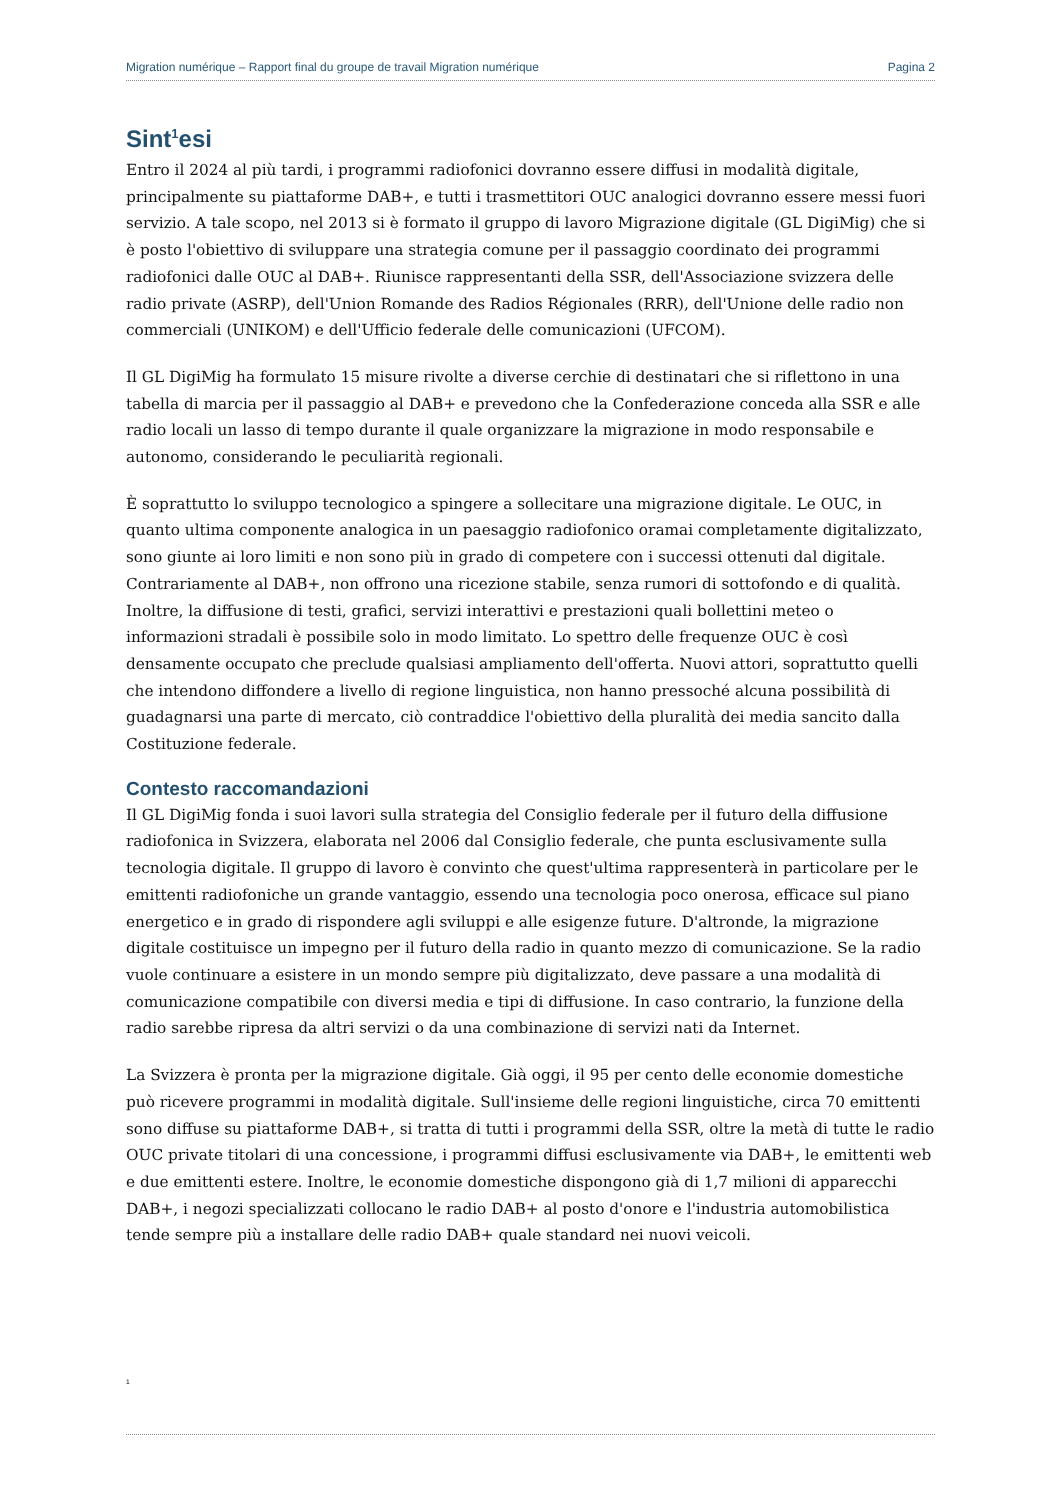Migration numérique – Rapport final du groupe de travail Migration numérique Pagina 2
Sint<sup>1</sup>esi
Entro il 2024 al più tardi, i programmi radiofonici dovranno essere diffusi in modalità digitale, principalmente su piattaforme DAB+, e tutti i trasmettitori OUC analogici dovranno essere messi fuori servizio. A tale scopo, nel 2013 si è formato il gruppo di lavoro Migrazione digitale (GL DigiMig) che si è posto l'obiettivo di sviluppare una strategia comune per il passaggio coordinato dei programmi radiofonici dalle OUC al DAB+. Riunisce rappresentanti della SSR, dell'Associazione svizzera delle radio private (ASRP), dell'Union Romande des Radios Régionales (RRR), dell'Unione delle radio non commerciali (UNIKOM) e dell'Ufficio federale delle comunicazioni (UFCOM).
Il GL DigiMig ha formulato 15 misure rivolte a diverse cerchie di destinatari che si riflettono in una tabella di marcia per il passaggio al DAB+ e prevedono che la Confederazione conceda alla SSR e alle radio locali un lasso di tempo durante il quale organizzare la migrazione in modo responsabile e autonomo, considerando le peculiarità regionali.
È soprattutto lo sviluppo tecnologico a spingere a sollecitare una migrazione digitale. Le OUC, in quanto ultima componente analogica in un paesaggio radiofonico oramai completamente digitalizzato, sono giunte ai loro limiti e non sono più in grado di competere con i successi ottenuti dal digitale. Contrariamente al DAB+, non offrono una ricezione stabile, senza rumori di sottofondo e di qualità. Inoltre, la diffusione di testi, grafici, servizi interattivi e prestazioni quali bollettini meteo o informazioni stradali è possibile solo in modo limitato. Lo spettro delle frequenze OUC è così densamente occupato che preclude qualsiasi ampliamento dell'offerta. Nuovi attori, soprattutto quelli che intendono diffondere a livello di regione linguistica, non hanno pressoché alcuna possibilità di guadagnarsi una parte di mercato, ciò contraddice l'obiettivo della pluralità dei media sancito dalla Costituzione federale.
Contesto raccomandazioni
Il GL DigiMig fonda i suoi lavori sulla strategia del Consiglio federale per il futuro della diffusione radiofonica in Svizzera, elaborata nel 2006 dal Consiglio federale, che punta esclusivamente sulla tecnologia digitale. Il gruppo di lavoro è convinto che quest'ultima rappresenterà in particolare per le emittenti radiofoniche un grande vantaggio, essendo una tecnologia poco onerosa, efficace sul piano energetico e in grado di rispondere agli sviluppi e alle esigenze future. D'altronde, la migrazione digitale costituisce un impegno per il futuro della radio in quanto mezzo di comunicazione. Se la radio vuole continuare a esistere in un mondo sempre più digitalizzato, deve passare a una modalità di comunicazione compatibile con diversi media e tipi di diffusione. In caso contrario, la funzione della radio sarebbe ripresa da altri servizi o da una combinazione di servizi nati da Internet.
La Svizzera è pronta per la migrazione digitale. Già oggi, il 95 per cento delle economie domestiche può ricevere programmi in modalità digitale. Sull'insieme delle regioni linguistiche, circa 70 emittenti sono diffuse su piattaforme DAB+, si tratta di tutti i programmi della SSR, oltre la metà di tutte le radio OUC private titolari di una concessione, i programmi diffusi esclusivamente via DAB+, le emittenti web e due emittenti estere. Inoltre, le economie domestiche dispongono già di 1,7 milioni di apparecchi DAB+, i negozi specializzati collocano le radio DAB+ al posto d'onore e l'industria automobilistica tende sempre più a installare delle radio DAB+ quale standard nei nuovi veicoli.
<sup>1</sup>